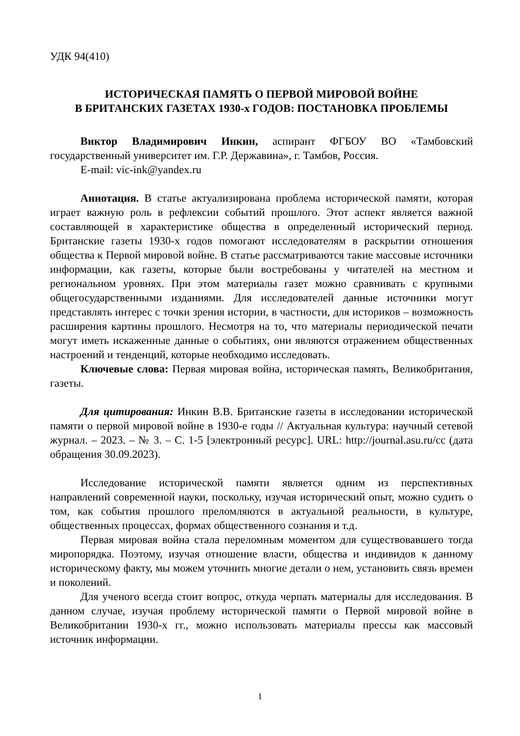УДК 94(410)
ИСТОРИЧЕСКАЯ ПАМЯТЬ О ПЕРВОЙ МИРОВОЙ ВОЙНЕ
В БРИТАНСКИХ ГАЗЕТАХ 1930-х ГОДОВ: ПОСТАНОВКА ПРОБЛЕМЫ
Виктор Владимирович Инкин, аспирант ФГБОУ ВО «Тамбовский государственный университет им. Г.Р. Державина», г. Тамбов, Россия.
E-mail: vic-ink@yandex.ru
Аннотация. В статье актуализирована проблема исторической памяти, которая играет важную роль в рефлексии событий прошлого. Этот аспект является важной составляющей в характеристике общества в определенный исторический период. Британские газеты 1930-х годов помогают исследователям в раскрытии отношения общества к Первой мировой войне. В статье рассматриваются такие массовые источники информации, как газеты, которые были востребованы у читателей на местном и региональном уровнях. При этом материалы газет можно сравнивать с крупными общегосударственными изданиями. Для исследователей данные источники могут представлять интерес с точки зрения истории, в частности, для историков – возможность расширения картины прошлого. Несмотря на то, что материалы периодической печати могут иметь искаженные данные о событиях, они являются отражением общественных настроений и тенденций, которые необходимо исследовать.
Ключевые слова: Первая мировая война, историческая память, Великобритания, газеты.
Для цитирования: Инкин В.В. Британские газеты в исследовании исторической памяти о первой мировой войне в 1930-е годы // Актуальная культура: научный сетевой журнал. – 2023. – № 3. – С. 1-5 [электронный ресурс]. URL: http://journal.asu.ru/cc (дата обращения 30.09.2023).
Исследование исторической памяти является одним из перспективных направлений современной науки, поскольку, изучая исторический опыт, можно судить о том, как события прошлого преломляются в актуальной реальности, в культуре, общественных процессах, формах общественного сознания и т.д.
Первая мировая война стала переломным моментом для существовавшего тогда миропорядка. Поэтому, изучая отношение власти, общества и индивидов к данному историческому факту, мы можем уточнить многие детали о нем, установить связь времен и поколений.
Для ученого всегда стоит вопрос, откуда черпать материалы для исследования. В данном случае, изучая проблему исторической памяти о Первой мировой войне в Великобритании 1930-х гг., можно использовать материалы прессы как массовый источник информации.
1